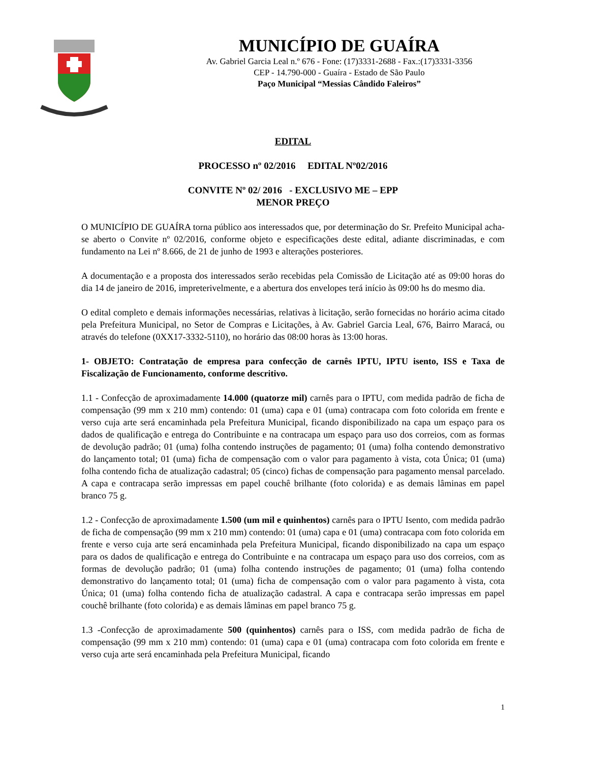MUNICÍPIO DE GUAÍRA
Av. Gabriel Garcia Leal n.º 676 - Fone: (17)3331-2688 - Fax.:(17)3331-3356
CEP - 14.790-000 - Guaíra - Estado de São Paulo
Paço Municipal “Messias Cândido Faleiros”
EDITAL
PROCESSO nº 02/2016 EDITAL Nº02/2016
CONVITE Nº 02/ 2016 - EXCLUSIVO ME – EPP
MENOR PREÇO
O MUNICÍPIO DE GUAÍRA torna público aos interessados que, por determinação do Sr. Prefeito Municipal acha-se aberto o Convite nº 02/2016, conforme objeto e especificações deste edital, adiante discriminadas, e com fundamento na Lei nº 8.666, de 21 de junho de 1993 e alterações posteriores.
A documentação e a proposta dos interessados serão recebidas pela Comissão de Licitação até as 09:00 horas do dia 14 de janeiro de 2016, impreterivelmente, e a abertura dos envelopes terá início às 09:00 hs do mesmo dia.
O edital completo e demais informações necessárias, relativas à licitação, serão fornecidas no horário acima citado pela Prefeitura Municipal, no Setor de Compras e Licitações, à Av. Gabriel Garcia Leal, 676, Bairro Maracá, ou através do telefone (0XX17-3332-5110), no horário das 08:00 horas às 13:00 horas.
1- OBJETO: Contratação de empresa para confecção de carnês IPTU, IPTU isento, ISS e Taxa de Fiscalização de Funcionamento, conforme descritivo.
1.1 - Confecção de aproximadamente 14.000 (quatorze mil) carnês para o IPTU, com medida padrão de ficha de compensação (99 mm x 210 mm) contendo: 01 (uma) capa e 01 (uma) contracapa com foto colorida em frente e verso cuja arte será encaminhada pela Prefeitura Municipal, ficando disponibilizado na capa um espaço para os dados de qualificação e entrega do Contribuinte e na contracapa um espaço para uso dos correios, com as formas de devolução padrão; 01 (uma) folha contendo instruções de pagamento; 01 (uma) folha contendo demonstrativo do lançamento total; 01 (uma) ficha de compensação com o valor para pagamento à vista, cota Única; 01 (uma) folha contendo ficha de atualização cadastral; 05 (cinco) fichas de compensação para pagamento mensal parcelado. A capa e contracapa serão impressas em papel couchê brilhante (foto colorida) e as demais lâminas em papel branco 75 g.
1.2 - Confecção de aproximadamente 1.500 (um mil e quinhentos) carnês para o IPTU Isento, com medida padrão de ficha de compensação (99 mm x 210 mm) contendo: 01 (uma) capa e 01 (uma) contracapa com foto colorida em frente e verso cuja arte será encaminhada pela Prefeitura Municipal, ficando disponibilizado na capa um espaço para os dados de qualificação e entrega do Contribuinte e na contracapa um espaço para uso dos correios, com as formas de devolução padrão; 01 (uma) folha contendo instruções de pagamento; 01 (uma) folha contendo demonstrativo do lançamento total; 01 (uma) ficha de compensação com o valor para pagamento à vista, cota Única; 01 (uma) folha contendo ficha de atualização cadastral. A capa e contracapa serão impressas em papel couchê brilhante (foto colorida) e as demais lâminas em papel branco 75 g.
1.3 -Confecção de aproximadamente 500 (quinhentos) carnês para o ISS, com medida padrão de ficha de compensação (99 mm x 210 mm) contendo: 01 (uma) capa e 01 (uma) contracapa com foto colorida em frente e verso cuja arte será encaminhada pela Prefeitura Municipal, ficando
1